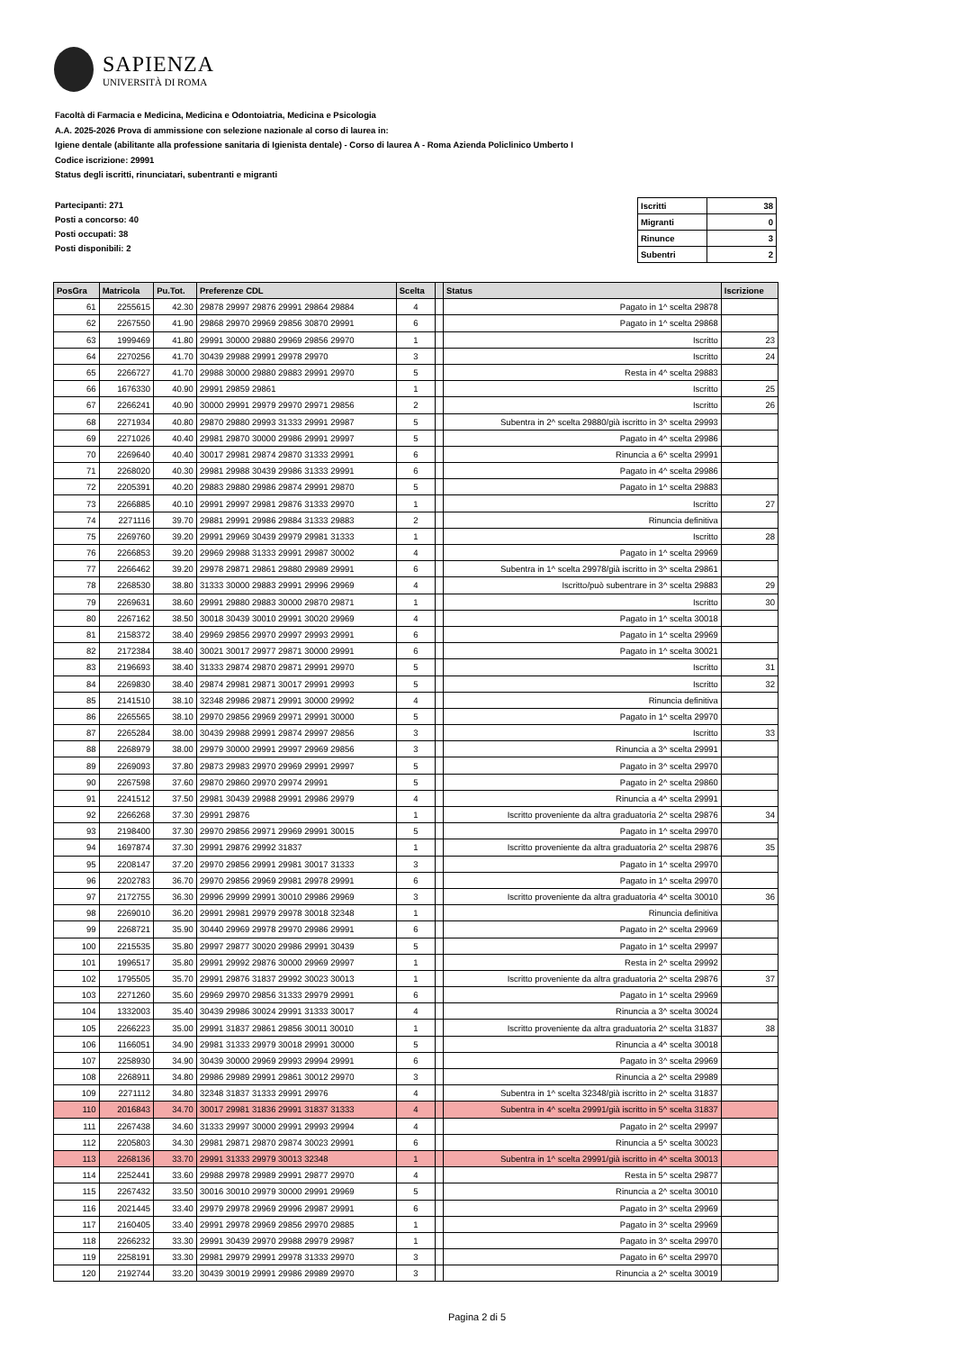SAPIENZA
UNIVERSITÀ DI ROMA
Facoltà di Farmacia e Medicina, Medicina e Odontoiatria, Medicina e Psicologia
A.A. 2025-2026 Prova di ammissione con selezione nazionale al corso di laurea in:
Igiene dentale (abilitante alla professione sanitaria di Igienista dentale) - Corso di laurea A - Roma Azienda Policlinico Umberto I
Codice iscrizione: 29991
Status degli iscritti, rinunciatari, subentranti e migranti
Partecipanti: 271
Posti a concorso: 40
Posti occupati: 38
Posti disponibili: 2
| Iscritti | 38 |
| Migranti | 0 |
| Rinunce | 3 |
| Subentri | 2 |
| PosGra | Matricola | Pu.Tot. | Preferenze CDL | Scelta | | Status | Iscrizione |
| --- | --- | --- | --- | --- | --- | --- | --- |
| 61 | 2255615 | 42.30 | 29878 29997 29876 29991 29864 29884 | 4 | | Pagato in 1^ scelta 29878 | |
| 62 | 2267550 | 41.90 | 29868 29970 29969 29856 30870 29991 | 6 | | Pagato in 1^ scelta 29868 | |
| 63 | 1999469 | 41.80 | 29991 30000 29880 29969 29856 29970 | 1 | | Iscritto | 23 |
| 64 | 2270256 | 41.70 | 30439 29988 29991 29978 29970 | 3 | | Iscritto | 24 |
| 65 | 2266727 | 41.70 | 29988 30000 29880 29883 29991 29970 | 5 | | Resta in 4^ scelta 29883 | |
| 66 | 1676330 | 40.90 | 29991 29859 29861 | 1 | | Iscritto | 25 |
| 67 | 2266241 | 40.90 | 30000 29991 29979 29970 29971 29856 | 2 | | Iscritto | 26 |
| 68 | 2271934 | 40.80 | 29870 29880 29993 31333 29991 29987 | 5 | | Subentra in 2^ scelta 29880/già iscritto in 3^ scelta 29993 | |
| 69 | 2271026 | 40.40 | 29981 29870 30000 29986 29991 29997 | 5 | | Pagato in 4^ scelta 29986 | |
| 70 | 2269640 | 40.40 | 30017 29981 29874 29870 31333 29991 | 6 | | Rinuncia a 6^ scelta 29991 | |
| 71 | 2268020 | 40.30 | 29981 29988 30439 29986 31333 29991 | 6 | | Pagato in 4^ scelta 29986 | |
| 72 | 2205391 | 40.20 | 29883 29880 29986 29874 29991 29870 | 5 | | Pagato in 1^ scelta 29883 | |
| 73 | 2266885 | 40.10 | 29991 29997 29981 29876 31333 29970 | 1 | | Iscritto | 27 |
| 74 | 2271116 | 39.70 | 29881 29991 29986 29884 31333 29883 | 2 | | Rinuncia definitiva | |
| 75 | 2269760 | 39.20 | 29991 29969 30439 29979 29981 31333 | 1 | | Iscritto | 28 |
| 76 | 2266853 | 39.20 | 29969 29988 31333 29991 29987 30002 | 4 | | Pagato in 1^ scelta 29969 | |
| 77 | 2266462 | 39.20 | 29978 29871 29861 29880 29989 29991 | 6 | | Subentra in 1^ scelta 29978/già iscritto in 3^ scelta 29861 | |
| 78 | 2268530 | 38.80 | 31333 30000 29883 29991 29996 29969 | 4 | | Iscritto/può subentrare in 3^ scelta 29883 | 29 |
| 79 | 2269631 | 38.60 | 29991 29880 29883 30000 29870 29871 | 1 | | Iscritto | 30 |
| 80 | 2267162 | 38.50 | 30018 30439 30010 29991 30020 29969 | 4 | | Pagato in 1^ scelta 30018 | |
| 81 | 2158372 | 38.40 | 29969 29856 29970 29997 29993 29991 | 6 | | Pagato in 1^ scelta 29969 | |
| 82 | 2172384 | 38.40 | 30021 30017 29977 29871 30000 29991 | 6 | | Pagato in 1^ scelta 30021 | |
| 83 | 2196693 | 38.40 | 31333 29874 29870 29871 29991 29970 | 5 | | Iscritto | 31 |
| 84 | 2269830 | 38.40 | 29874 29981 29871 30017 29991 29993 | 5 | | Iscritto | 32 |
| 85 | 2141510 | 38.10 | 32348 29986 29871 29991 30000 29992 | 4 | | Rinuncia definitiva | |
| 86 | 2265565 | 38.10 | 29970 29856 29969 29971 29991 30000 | 5 | | Pagato in 1^ scelta 29970 | |
| 87 | 2265284 | 38.00 | 30439 29988 29991 29874 29997 29856 | 3 | | Iscritto | 33 |
| 88 | 2268979 | 38.00 | 29979 30000 29991 29997 29969 29856 | 3 | | Rinuncia a 3^ scelta 29991 | |
| 89 | 2269093 | 37.80 | 29873 29983 29970 29969 29991 29997 | 5 | | Pagato in 3^ scelta 29970 | |
| 90 | 2267598 | 37.60 | 29870 29860 29970 29974 29991 | 5 | | Pagato in 2^ scelta 29860 | |
| 91 | 2241512 | 37.50 | 29981 30439 29988 29991 29986 29979 | 4 | | Rinuncia a 4^ scelta 29991 | |
| 92 | 2266268 | 37.30 | 29991 29876 | 1 | | Iscritto proveniente da altra graduatoria 2^ scelta 29876 | 34 |
| 93 | 2198400 | 37.30 | 29970 29856 29971 29969 29991 30015 | 5 | | Pagato in 1^ scelta 29970 | |
| 94 | 1697874 | 37.30 | 29991 29876 29992 31837 | 1 | | Iscritto proveniente da altra graduatoria 2^ scelta 29876 | 35 |
| 95 | 2208147 | 37.20 | 29970 29856 29991 29981 30017 31333 | 3 | | Pagato in 1^ scelta 29970 | |
| 96 | 2202783 | 36.70 | 29970 29856 29969 29981 29978 29991 | 6 | | Pagato in 1^ scelta 29970 | |
| 97 | 2172755 | 36.30 | 29996 29999 29991 30010 29986 29969 | 3 | | Iscritto proveniente da altra graduatoria 4^ scelta 30010 | 36 |
| 98 | 2269010 | 36.20 | 29991 29981 29979 29978 30018 32348 | 1 | | Rinuncia definitiva | |
| 99 | 2268721 | 35.90 | 30440 29969 29978 29970 29986 29991 | 6 | | Pagato in 2^ scelta 29969 | |
| 100 | 2215535 | 35.80 | 29997 29877 30020 29986 29991 30439 | 5 | | Pagato in 1^ scelta 29997 | |
| 101 | 1996517 | 35.80 | 29991 29992 29876 30000 29969 29997 | 1 | | Resta in 2^ scelta 29992 | |
| 102 | 1795505 | 35.70 | 29991 29876 31837 29992 30023 30013 | 1 | | Iscritto proveniente da altra graduatoria 2^ scelta 29876 | 37 |
| 103 | 2271260 | 35.60 | 29969 29970 29856 31333 29979 29991 | 6 | | Pagato in 1^ scelta 29969 | |
| 104 | 1332003 | 35.40 | 30439 29986 30024 29991 31333 30017 | 4 | | Rinuncia a 3^ scelta 30024 | |
| 105 | 2266223 | 35.00 | 29991 31837 29861 29856 30011 30010 | 1 | | Iscritto proveniente da altra graduatoria 2^ scelta 31837 | 38 |
| 106 | 1166051 | 34.90 | 29981 31333 29979 30018 29991 30000 | 5 | | Rinuncia a 4^ scelta 30018 | |
| 107 | 2258930 | 34.90 | 30439 30000 29969 29993 29994 29991 | 6 | | Pagato in 3^ scelta 29969 | |
| 108 | 2268911 | 34.80 | 29986 29989 29991 29861 30012 29970 | 3 | | Rinuncia a 2^ scelta 29989 | |
| 109 | 2271112 | 34.80 | 32348 31837 31333 29991 29976 | 4 | | Subentra in 1^ scelta 32348/già iscritto in 2^ scelta 31837 | |
| 110 | 2016843 | 34.70 | 30017 29981 31836 29991 31837 31333 | 4 | | Subentra in 4^ scelta 29991/già iscritto in 5^ scelta 31837 | |
| 111 | 2267438 | 34.60 | 31333 29997 30000 29991 29993 29994 | 4 | | Pagato in 2^ scelta 29997 | |
| 112 | 2205803 | 34.30 | 29981 29871 29870 29874 30023 29991 | 6 | | Rinuncia a 5^ scelta 30023 | |
| 113 | 2268136 | 33.70 | 29991 31333 29979 30013 32348 | 1 | | Subentra in 1^ scelta 29991/già iscritto in 4^ scelta 30013 | |
| 114 | 2252441 | 33.60 | 29988 29978 29989 29991 29877 29970 | 4 | | Resta in 5^ scelta 29877 | |
| 115 | 2267432 | 33.50 | 30016 30010 29979 30000 29991 29969 | 5 | | Rinuncia a 2^ scelta 30010 | |
| 116 | 2021445 | 33.40 | 29979 29978 29969 29996 29987 29991 | 6 | | Pagato in 3^ scelta 29969 | |
| 117 | 2160405 | 33.40 | 29991 29978 29969 29856 29970 29885 | 1 | | Pagato in 3^ scelta 29969 | |
| 118 | 2266232 | 33.30 | 29991 30439 29970 29988 29979 29987 | 1 | | Pagato in 3^ scelta 29970 | |
| 119 | 2258191 | 33.30 | 29981 29979 29991 29978 31333 29970 | 3 | | Pagato in 6^ scelta 29970 | |
| 120 | 2192744 | 33.20 | 30439 30019 29991 29986 29989 29970 | 3 | | Rinuncia a 2^ scelta 30019 | |
Pagina 2 di 5